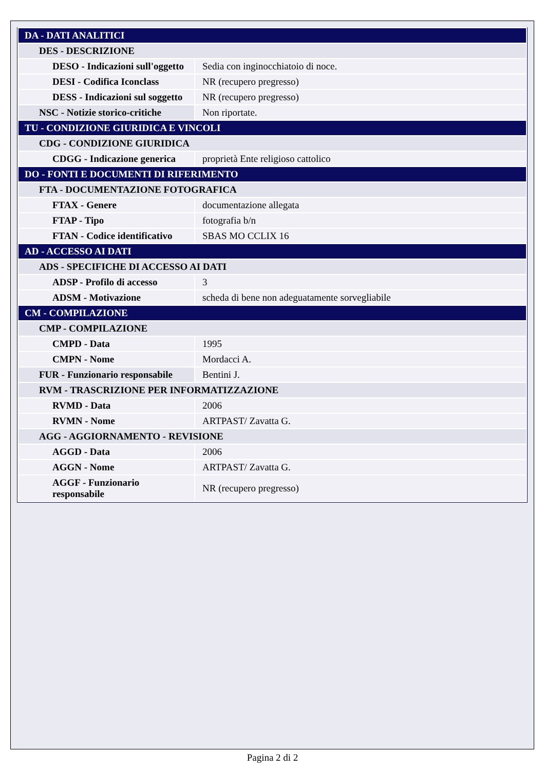| DA - DATI ANALITICI | |
| DES - DESCRIZIONE | |
| DESO - Indicazioni sull'oggetto | Sedia con inginocchiatoio di noce. |
| DESI - Codifica Iconclass | NR (recupero pregresso) |
| DESS - Indicazioni sul soggetto | NR (recupero pregresso) |
| NSC - Notizie storico-critiche | Non riportate. |
| TU - CONDIZIONE GIURIDICA E VINCOLI | |
| CDG - CONDIZIONE GIURIDICA | |
| CDGG - Indicazione generica | proprietà Ente religioso cattolico |
| DO - FONTI E DOCUMENTI DI RIFERIMENTO | |
| FTA - DOCUMENTAZIONE FOTOGRAFICA | |
| FTAX - Genere | documentazione allegata |
| FTAP - Tipo | fotografia b/n |
| FTAN - Codice identificativo | SBAS MO CCLIX 16 |
| AD - ACCESSO AI DATI | |
| ADS - SPECIFICHE DI ACCESSO AI DATI | |
| ADSP - Profilo di accesso | 3 |
| ADSM - Motivazione | scheda di bene non adeguatamente sorvegliabile |
| CM - COMPILAZIONE | |
| CMP - COMPILAZIONE | |
| CMPD - Data | 1995 |
| CMPN - Nome | Mordacci A. |
| FUR - Funzionario responsabile | Bentini J. |
| RVM - TRASCRIZIONE PER INFORMATIZZAZIONE | |
| RVMD - Data | 2006 |
| RVMN - Nome | ARTPAST/ Zavatta G. |
| AGG - AGGIORNAMENTO - REVISIONE | |
| AGGD - Data | 2006 |
| AGGN - Nome | ARTPAST/ Zavatta G. |
| AGGF - Funzionario responsabile | NR (recupero pregresso) |
Pagina 2 di 2